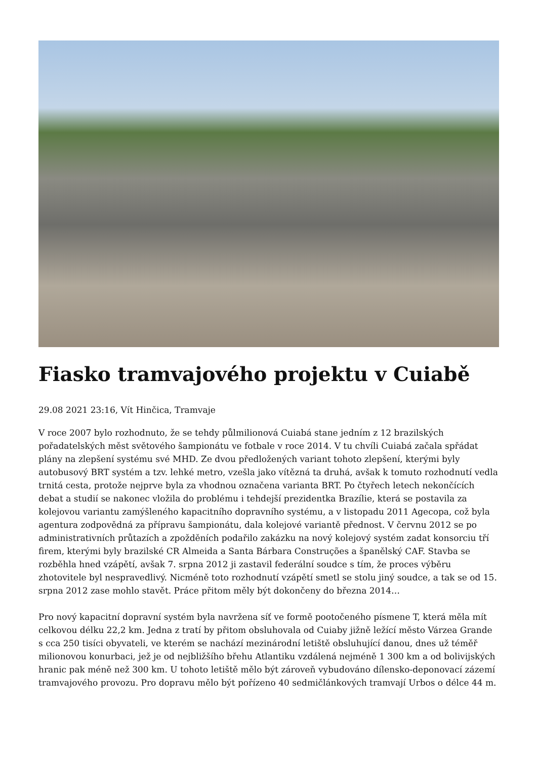Fiasko tramvajového projektu v Cuiabě
29.08 2021 23:16, Vít Hinčica, Tramvaje
V roce 2007 bylo rozhodnuto, že se tehdy půlmilionová Cuiabá stane jedním z 12 brazilských pořadatelských měst světového šampionátu ve fotbale v roce 2014. V tu chvíli Cuiabá začala spřádat plány na zlepšení systému své MHD. Ze dvou předložených variant tohoto zlepšení, kterými byly autobusový BRT systém a tzv. lehké metro, vzešla jako vítězná ta druhá, avšak k tomuto rozhodnutí vedla trnitá cesta, protože nejprve byla za vhodnou označena varianta BRT. Po čtyřech letech nekončících debat a studií se nakonec vložila do problému i tehdejší prezidentka Brazílie, která se postavila za kolejovou variantu zamýšleného kapacitního dopravního systému, a v listopadu 2011 Agecopa, což byla agentura zodpovědná za přípravu šampionátu, dala kolejové variantě přednost. V červnu 2012 se po administrativních průtazích a zpožděních podařilo zakázku na nový kolejový systém zadat konsorciu tří firem, kterými byly brazilské CR Almeida a Santa Bárbara Construções a španělský CAF. Stavba se rozběhla hned vzápětí, avšak 7. srpna 2012 ji zastavil federální soudce s tím, že proces výběru zhotovitele byl nespravedlivý. Nicméně toto rozhodnutí vzápětí smetl se stolu jiný soudce, a tak se od 15. srpna 2012 zase mohlo stavět. Práce přitom měly být dokončeny do března 2014…
Pro nový kapacitní dopravní systém byla navržena síť ve formě pootočeného písmene T, která měla mít celkovou délku 22,2 km. Jedna z tratí by přitom obsluhovala od Cuiaby jižně ležící město Várzea Grande s cca 250 tisíci obyvateli, ve kterém se nachází mezinárodní letiště obsluhující danou, dnes už téměř milionovou konurbaci, jež je od nejbližšího břehu Atlantiku vzdálená nejméně 1 300 km a od bolivijských hranic pak méně než 300 km. U tohoto letiště mělo být zároveň vybudováno dílensko-deponovací zázemí tramvajového provozu. Pro dopravu mělo být pořízeno 40 sedmičlánkových tramvají Urbos o délce 44 m.